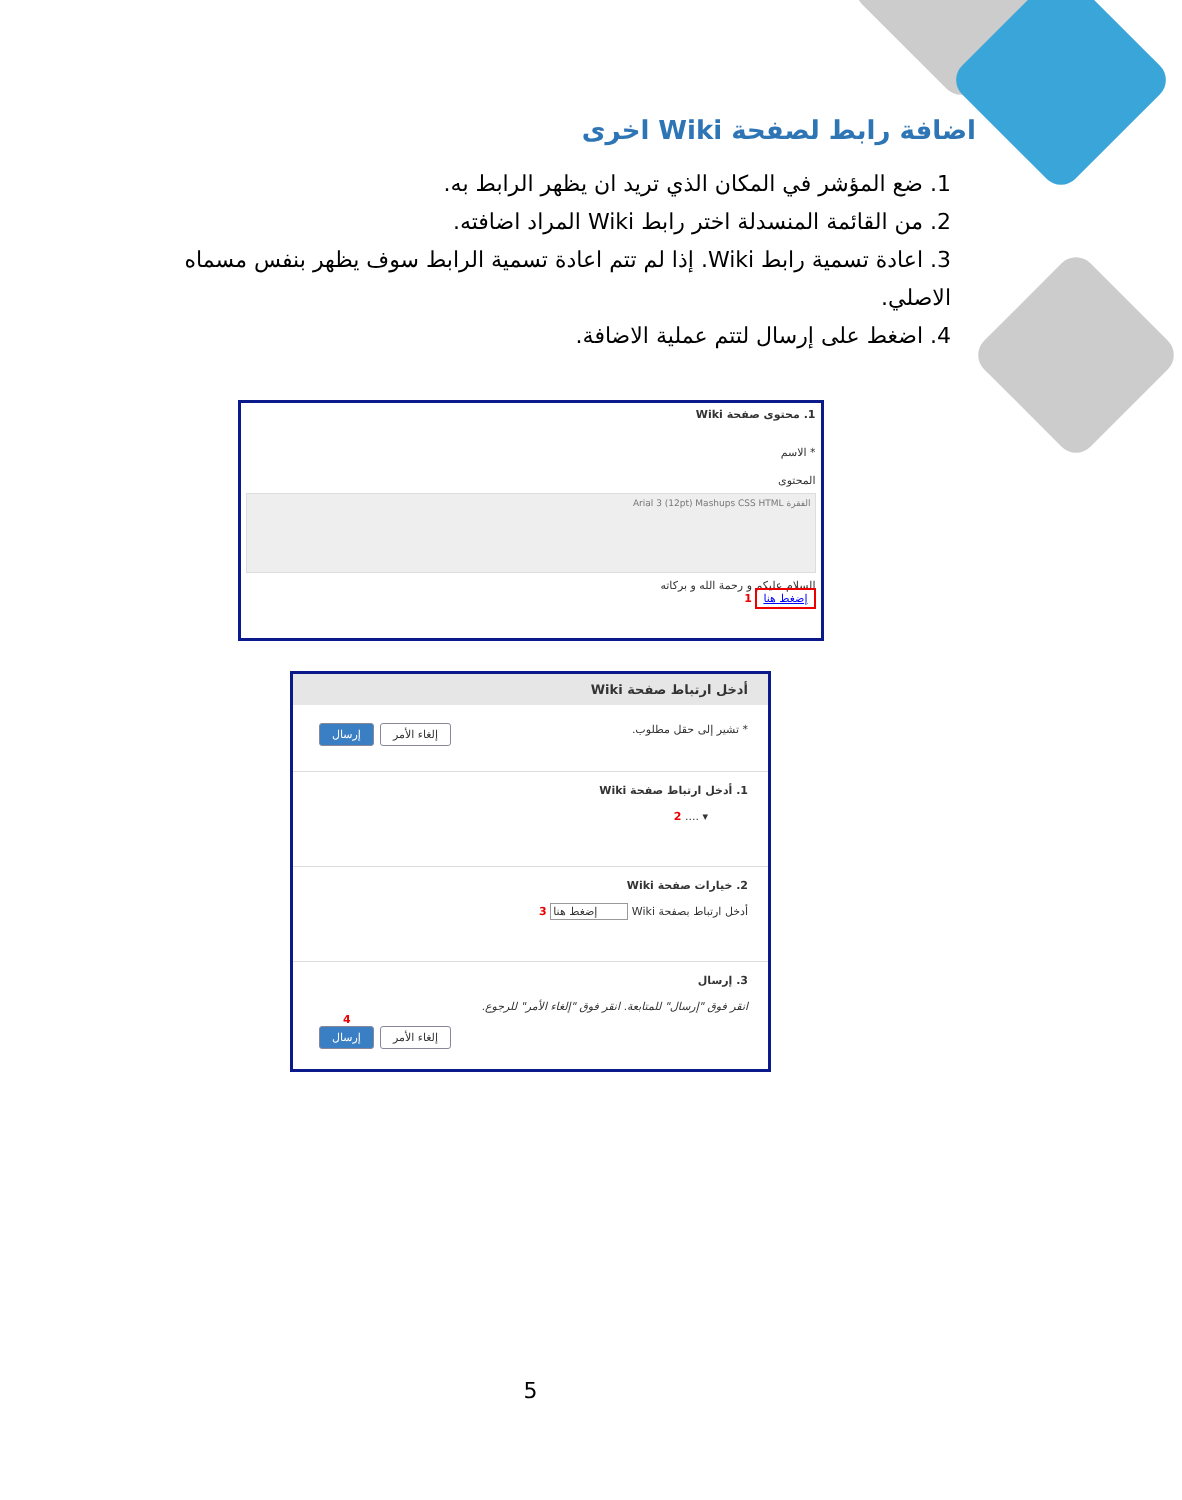اضافة رابط لصفحة Wiki اخرى
1. ضع المؤشر في المكان الذي تريد ان يظهر الرابط به.
2. من القائمة المنسدلة اختر رابط Wiki المراد اضافته.
3. اعادة تسمية رابط Wiki. إذا لم تتم اعادة تسمية الرابط سوف يظهر بنفس مسماه الاصلي.
4. اضغط على إرسال لتتم عملية الاضافة.
1. محتوى صفحة Wiki
* الاسم
المحتوى
الفقرة Arial 3 (12pt) Mashups CSS HTML
السلام عليكم و رحمة الله و بركاته
إضغط هنا 1
أدخل ارتباط صفحة Wiki
* تشير إلى حقل مطلوب. إلغاء الأمر إرسال
1. أدخل ارتباط صفحة Wiki
▾ .... 2
2. خيارات صفحة Wiki
أدخل ارتباط بصفحة Wiki إضغط هنا 3
3. إرسال
انقر فوق "إرسال" للمتابعة. انقر فوق "إلغاء الأمر" للرجوع.
4
إلغاء الأمر إرسال
5